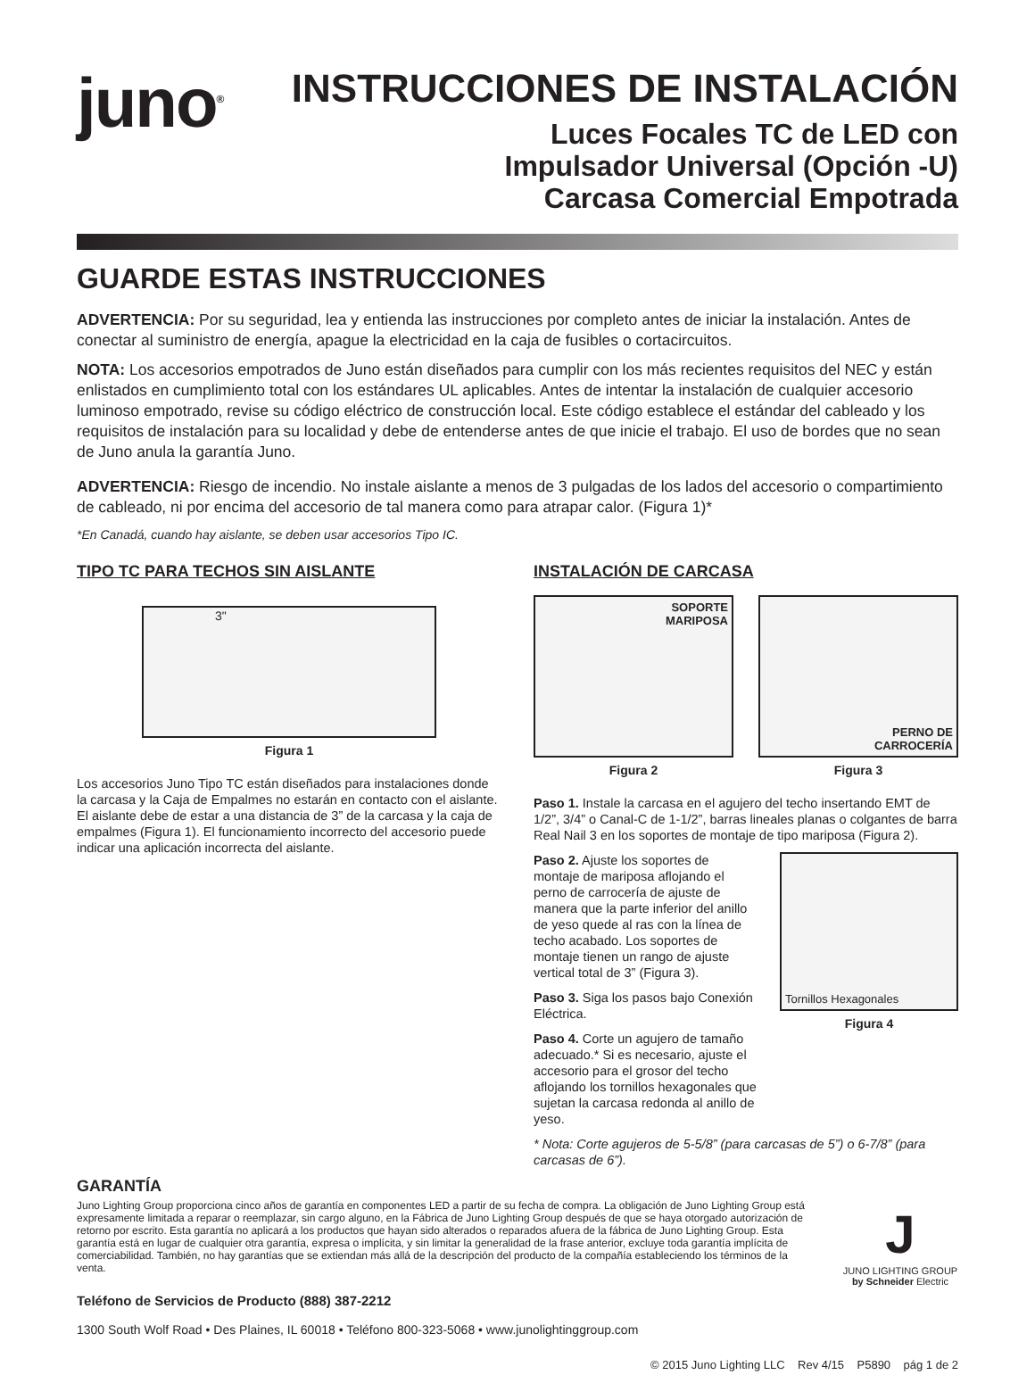juno<sup>®</sup>
INSTRUCCIONES DE INSTALACIÓN
Luces Focales TC de LED con
Impulsador Universal (Opción -U)
Carcasa Comercial Empotrada
GUARDE ESTAS INSTRUCCIONES
ADVERTENCIA: Por su seguridad, lea y entienda las instrucciones por completo antes de iniciar la instalación. Antes de conectar al suministro de energía, apague la electricidad en la caja de fusibles o cortacircuitos.
NOTA: Los accesorios empotrados de Juno están diseñados para cumplir con los más recientes requisitos del NEC y están enlistados en cumplimiento total con los estándares UL aplicables. Antes de intentar la instalación de cualquier accesorio luminoso empotrado, revise su código eléctrico de construcción local. Este código establece el estándar del cableado y los requisitos de instalación para su localidad y debe de entenderse antes de que inicie el trabajo. El uso de bordes que no sean de Juno anula la garantía Juno.
ADVERTENCIA: Riesgo de incendio. No instale aislante a menos de 3 pulgadas de los lados del accesorio o compartimiento de cableado, ni por encima del accesorio de tal manera como para atrapar calor. (Figura 1)*
*En Canadá, cuando hay aislante, se deben usar accesorios Tipo IC.
TIPO TC PARA TECHOS SIN AISLANTE
3"
Figura 1
Los accesorios Juno Tipo TC están diseñados para instalaciones donde la carcasa y la Caja de Empalmes no estarán en contacto con el aislante. El aislante debe de estar a una distancia de 3” de la carcasa y la caja de empalmes (Figura 1). El funcionamiento incorrecto del accesorio puede indicar una aplicación incorrecta del aislante.
INSTALACIÓN DE CARCASA
SOPORTE
MARIPOSA
Figura 2
PERNO DE
CARROCERÍA
Figura 3
Paso 1. Instale la carcasa en el agujero del techo insertando EMT de 1/2”, 3/4” o Canal-C de 1-1/2”, barras lineales planas o colgantes de barra Real Nail 3 en los soportes de montaje de tipo mariposa (Figura 2).
Paso 2. Ajuste los soportes de montaje de mariposa aflojando el perno de carrocería de ajuste de manera que la parte inferior del anillo de yeso quede al ras con la línea de techo acabado. Los soportes de montaje tienen un rango de ajuste vertical total de 3” (Figura 3).
Paso 3. Siga los pasos bajo Conexión Eléctrica.
Paso 4. Corte un agujero de tamaño adecuado.* Si es necesario, ajuste el accesorio para el grosor del techo aflojando los tornillos hexagonales que sujetan la carcasa redonda al anillo de yeso.
Tornillos Hexagonales
Figura 4
* Nota: Corte agujeros de 5-5/8” (para carcasas de 5”) o 6-7/8” (para carcasas de 6”).
GARANTÍA
Juno Lighting Group proporciona cinco años de garantía en componentes LED a partir de su fecha de compra. La obligación de Juno Lighting Group está expresamente limitada a reparar o reemplazar, sin cargo alguno, en la Fábrica de Juno Lighting Group después de que se haya otorgado autorización de retorno por escrito. Esta garantía no aplicará a los productos que hayan sido alterados o reparados afuera de la fábrica de Juno Lighting Group. Esta garantía está en lugar de cualquier otra garantía, expresa o implícita, y sin limitar la generalidad de la frase anterior, excluye toda garantía implícita de comerciabilidad. También, no hay garantías que se extiendan más allá de la descripción del producto de la compañía estableciendo los términos de la venta.
Teléfono de Servicios de Producto (888) 387-2212
1300 South Wolf Road • Des Plaines, IL 60018 • Teléfono 800-323-5068 • www.junolightinggroup.com
J
JUNO LIGHTING GROUP
by Schneider Electric
© 2015 Juno Lighting LLC Rev 4/15 P5890 pág 1 de 2